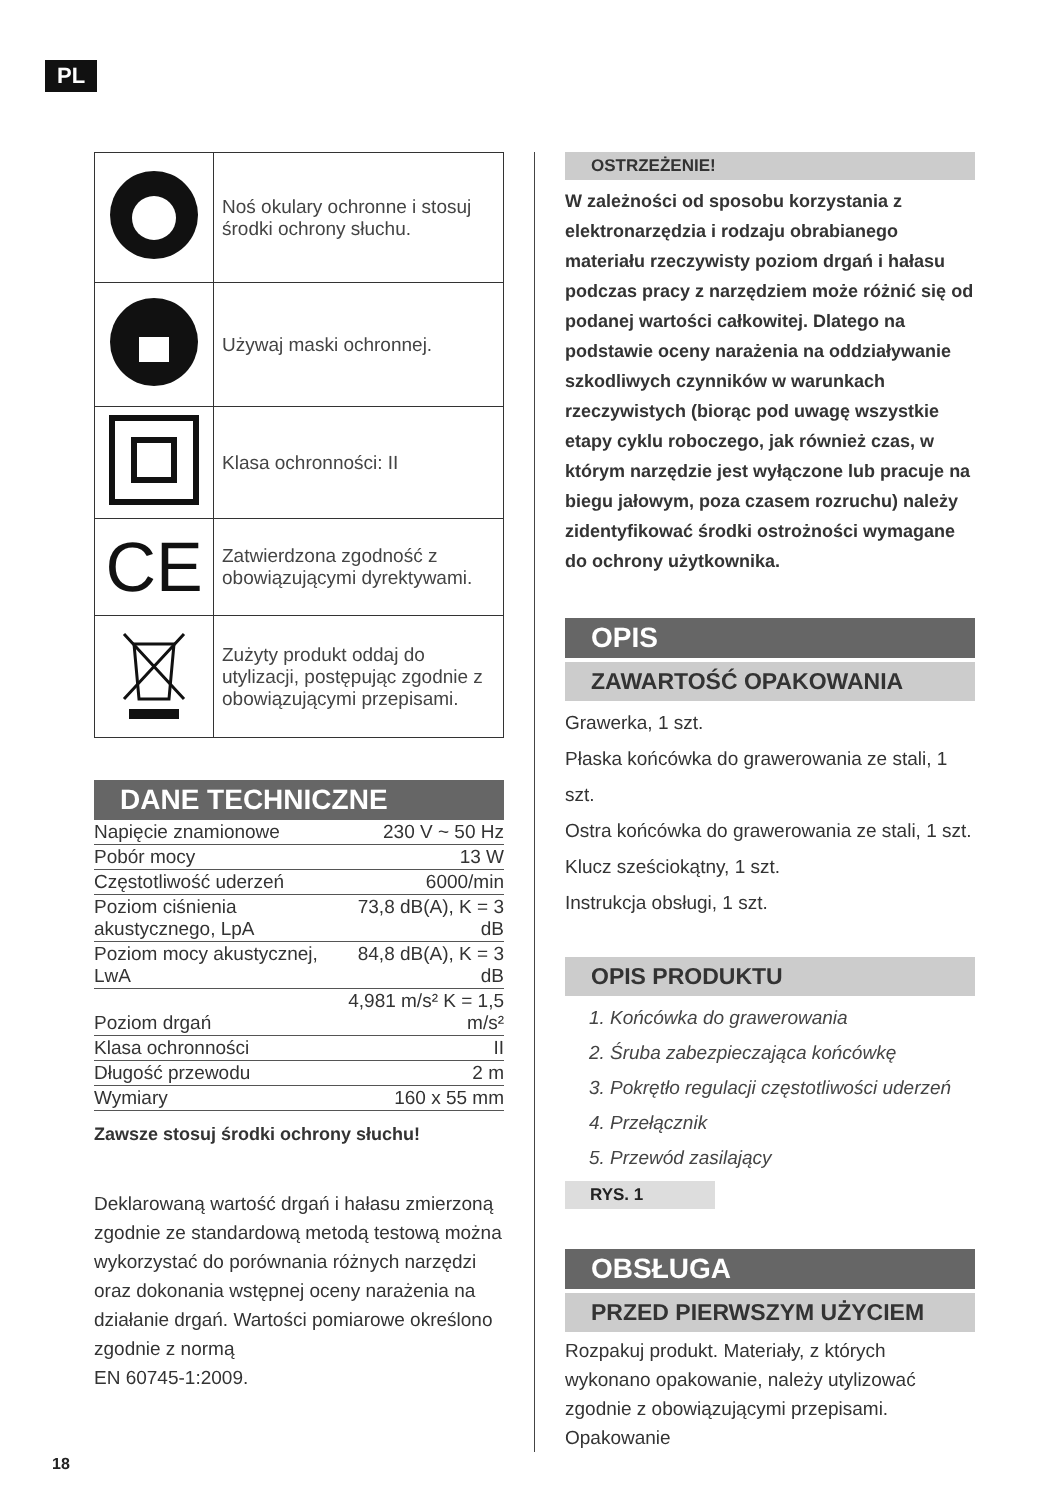PL
| | Noś okulary ochronne i stosuj środki ochrony słuchu. |
| | Używaj maski ochronnej. |
| | Klasa ochronności: II |
| CE | Zatwierdzona zgodność z obowiązującymi dyrektywami. |
| | Zużyty produkt oddaj do utylizacji, postępując zgodnie z obowiązującymi przepisami. |
DANE TECHNICZNE
| Napięcie znamionowe | 230 V ~ 50 Hz |
| Pobór mocy | 13 W |
| Częstotliwość uderzeń | 6000/min |
| Poziom ciśnienia akustycznego, LpA | 73,8 dB(A), K = 3 dB |
| Poziom mocy akustycznej, LwA | 84,8 dB(A), K = 3 dB |
| Poziom drgań | 4,981 m/s² K = 1,5 m/s² |
| Klasa ochronności | II |
| Długość przewodu | 2 m |
| Wymiary | 160 x 55 mm |
Zawsze stosuj środki ochrony słuchu!
Deklarowaną wartość drgań i hałasu zmierzoną zgodnie ze standardową metodą testową można wykorzystać do porównania różnych narzędzi oraz dokonania wstępnej oceny narażenia na działanie drgań. Wartości pomiarowe określono zgodnie z normą
EN 60745-1:2009.
OSTRZEŻENIE!
W zależności od sposobu korzystania z elektronarzędzia i rodzaju obrabianego materiału rzeczywisty poziom drgań i hałasu podczas pracy z narzędziem może różnić się od podanej wartości całkowitej. Dlatego na podstawie oceny narażenia na oddziaływanie szkodliwych czynników w warunkach rzeczywistych (biorąc pod uwagę wszystkie etapy cyklu roboczego, jak również czas, w którym narzędzie jest wyłączone lub pracuje na biegu jałowym, poza czasem rozruchu) należy zidentyfikować środki ostrożności wymagane do ochrony użytkownika.
OPIS
ZAWARTOŚĆ OPAKOWANIA
Grawerka, 1 szt.
Płaska końcówka do grawerowania ze stali, 1 szt.
Ostra końcówka do grawerowania ze stali, 1 szt.
Klucz sześciokątny, 1 szt.
Instrukcja obsługi, 1 szt.
OPIS PRODUKTU
1. Końcówka do grawerowania
2. Śruba zabezpieczająca końcówkę
3. Pokrętło regulacji częstotliwości uderzeń
4. Przełącznik
5. Przewód zasilający
RYS. 1
OBSŁUGA
PRZED PIERWSZYM UŻYCIEM
Rozpakuj produkt. Materiały, z których wykonano opakowanie, należy utylizować zgodnie z obowiązującymi przepisami. Opakowanie
18